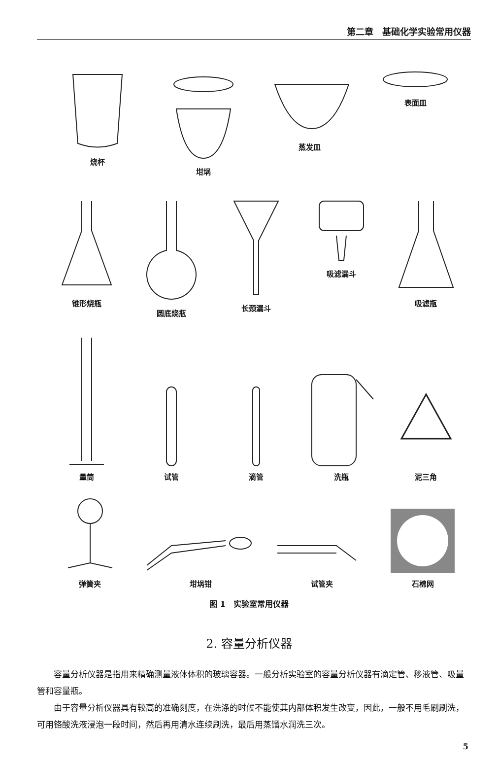第二章　基础化学实验常用仪器
烧杯 坩埚 蒸发皿 表面皿
锥形烧瓶 圆底烧瓶 长颈漏斗 吸滤漏斗 吸滤瓶
量筒
试管
滴管
洗瓶
泥三角
弹簧夹
坩埚钳
试管夹
石棉网
图 1　实验室常用仪器
2. 容量分析仪器
容量分析仪器是指用来精确测量液体体积的玻璃容器。一般分析实验室的容量分析仪器有滴定管、移液管、吸量管和容量瓶。
由于容量分析仪器具有较高的准确刻度，在洗涤的时候不能使其内部体积发生改变，因此，一般不用毛刷刷洗，可用铬酸洗液浸泡一段时间，然后再用清水连续刷洗，最后用蒸馏水润洗三次。
5